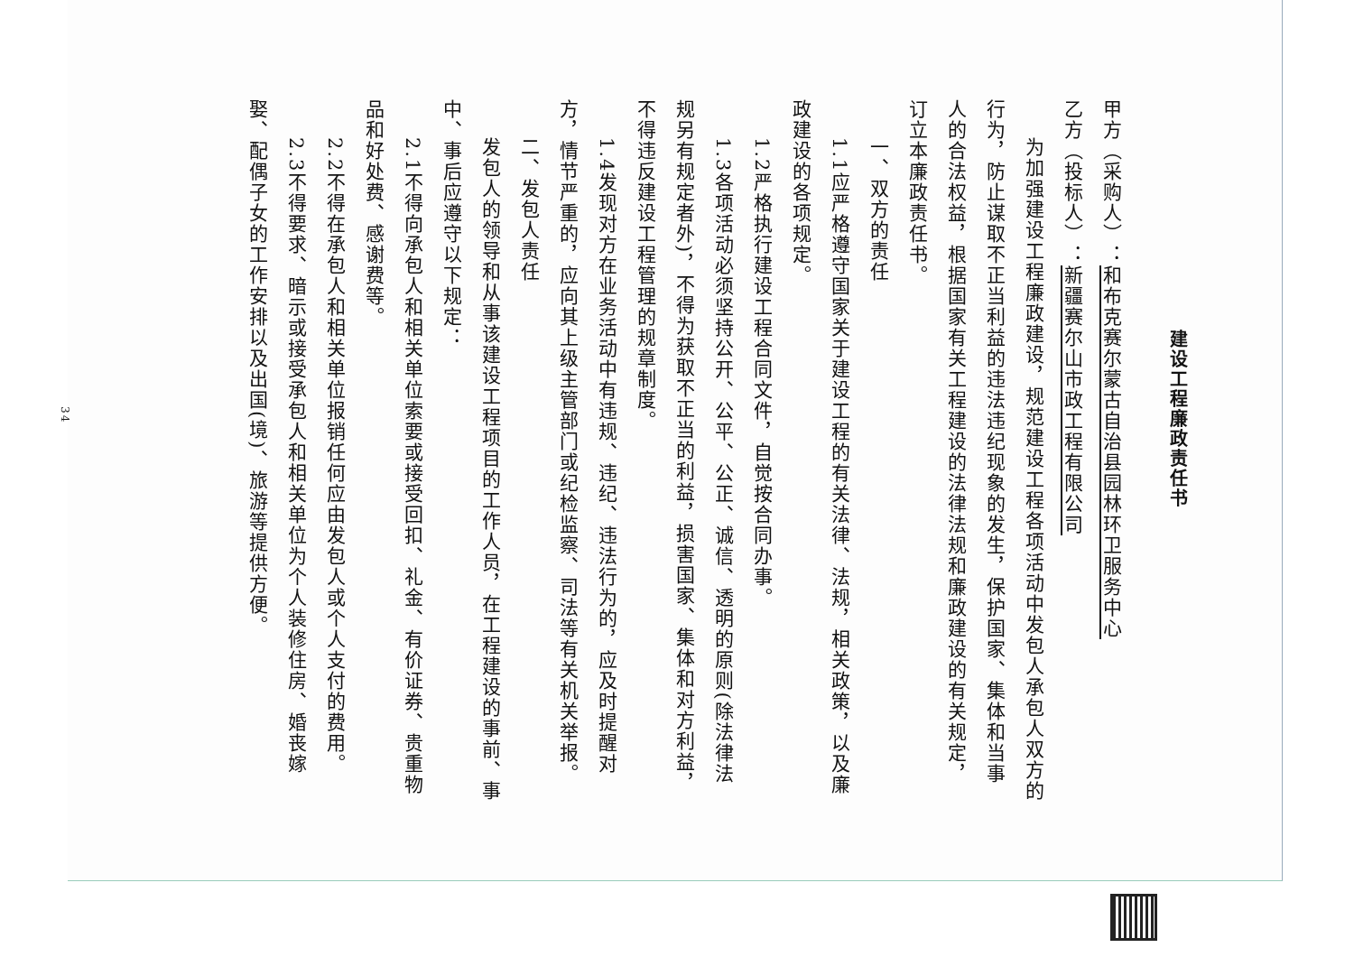建设工程廉政责任书
甲方（采购人）：和布克赛尔蒙古自治县园林环卫服务中心
乙方（投标人）：新疆赛尔山市政工程有限公司
为加强建设工程廉政建设，规范建设工程各项活动中发包人承包人双方的行为，防止谋取不正当利益的违法违纪现象的发生，保护国家、集体和当事人的合法权益，根据国家有关工程建设的法律法规和廉政建设的有关规定，订立本廉政责任书。
一、双方的责任
1.1应严格遵守国家关于建设工程的有关法律、法规，相关政策，以及廉政建设的各项规定。
1.2严格执行建设工程合同文件，自觉按合同办事。
1.3各项活动必须坚持公开、公平、公正、诚信、透明的原则(除法律法规另有规定者外)，不得为获取不正当的利益，损害国家、集体和对方利益，不得违反建设工程管理的规章制度。
1.4发现对方在业务活动中有违规、违纪、违法行为的，应及时提醒对方，情节严重的，应向其上级主管部门或纪检监察、司法等有关机关举报。
二、发包人责任
发包人的领导和从事该建设工程项目的工作人员，在工程建设的事前、事中、事后应遵守以下规定：
2.1不得向承包人和相关单位索要或接受回扣、礼金、有价证券、贵重物品和好处费、感谢费等。
2.2不得在承包人和相关单位报销任何应由发包人或个人支付的费用。
2.3不得要求、暗示或接受承包人和相关单位为个人装修住房、婚丧嫁娶、配偶子女的工作安排以及出国(境)、旅游等提供方便。
34